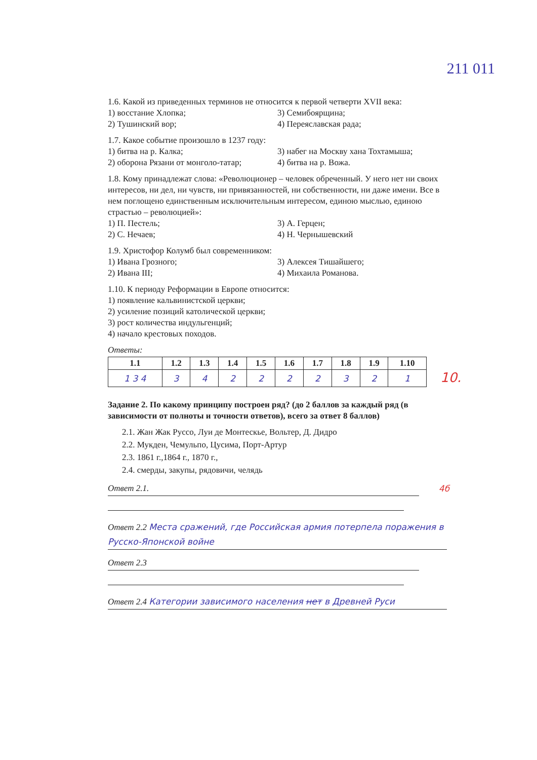211 011
1.6. Какой из приведенных терминов не относится к первой четверти XVII века:
1) восстание Хлопка;
2) Тушинский вор;
3) Семибоярщина;
4) Переяславская рада;
1.7. Какое событие произошло в 1237 году:
1) битва на р. Калка;
2) оборона Рязани от монголо-татар;
3) набег на Москву хана Тохтамыша;
4) битва на р. Вожа.
1.8. Кому принадлежат слова: «Революционер – человек обреченный. У него нет ни своих интересов, ни дел, ни чувств, ни привязанностей, ни собственности, ни даже имени. Все в нем поглощено единственным исключительным интересом, единою мыслью, единою страстью – революцией»:
1) П. Пестель;
2) С. Нечаев;
3) А. Герцен;
4) Н. Чернышевский
1.9. Христофор Колумб был современником:
1) Ивана Грозного;
2) Ивана III;
3) Алексея Тишайшего;
4) Михаила Романова.
1.10. К периоду Реформации в Европе относится:
1) появление кальвинистской церкви;
2) усиление позиций католической церкви;
3) рост количества индульгенций;
4) начало крестовых походов.
Ответы:
| 1.1 | 1.2 | 1.3 | 1.4 | 1.5 | 1.6 | 1.7 | 1.8 | 1.9 | 1.10 |
| --- | --- | --- | --- | --- | --- | --- | --- | --- | --- |
| 1 3 4 | 3 | 4 | 2 | 2 | 2 | 2 | 3 | 2 | 1 |
Задание 2. По какому принципу построен ряд? (до 2 баллов за каждый ряд (в зависимости от полноты и точности ответов), всего за ответ 8 баллов)
2.1. Жан Жак Руссо, Луи де Монтескье, Вольтер, Д. Дидро
2.2. Мукден, Чемульпо, Цусима, Порт-Артур
2.3. 1861 г.,1864 г., 1870 г.,
2.4. смерды, закупы, рядовичи, челядь
Ответ 2.1. 4б
Ответ 2.2 Места сражений, где Российская армия потерпела поражения в Русско-Японской войне
Ответ 2.3
Ответ 2.4 Категории зависимого населения нет в Древней Руси
10.